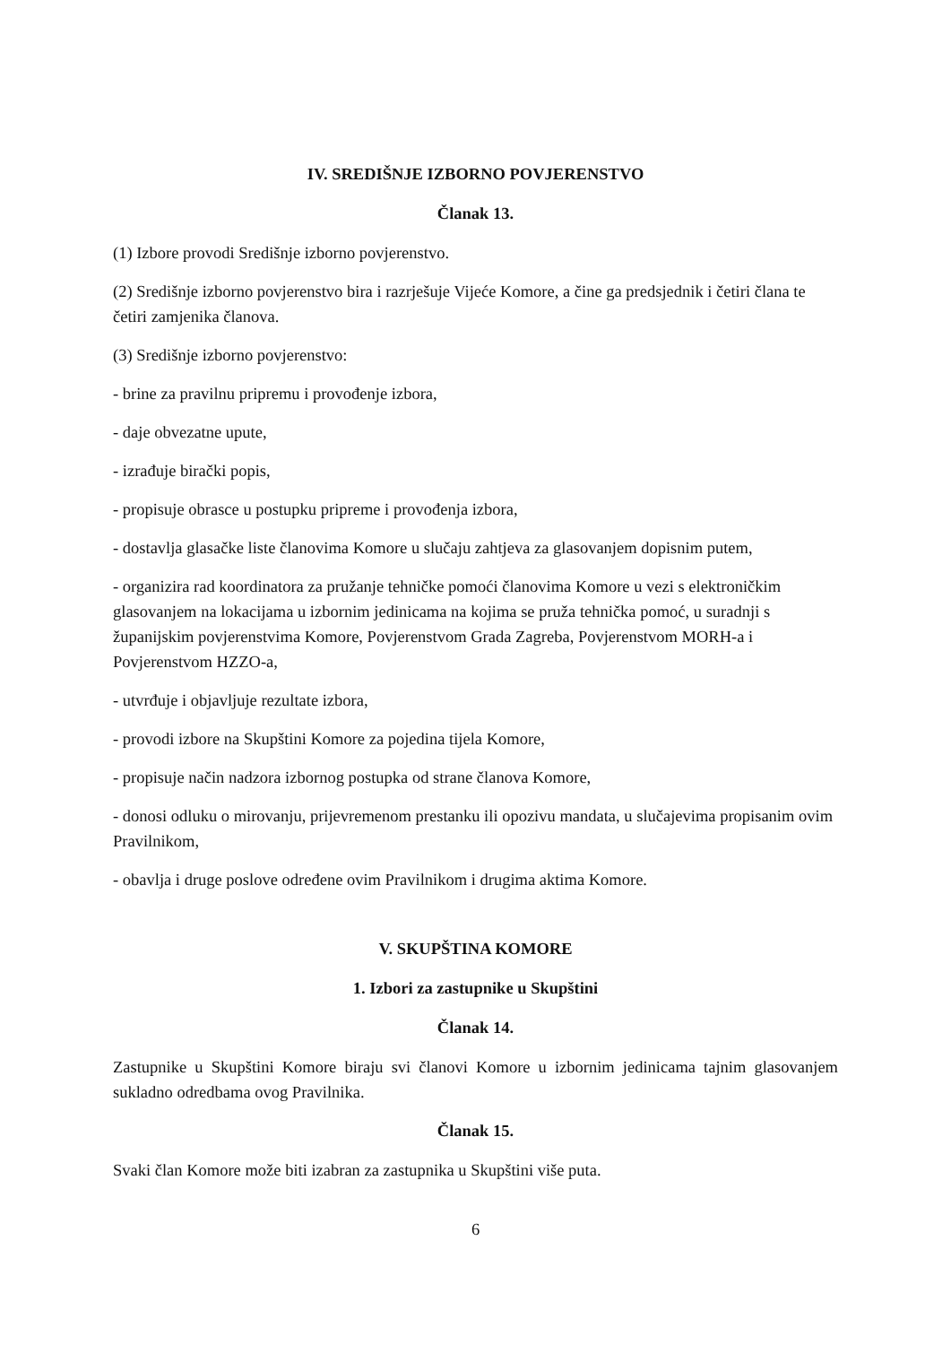IV. SREDIŠNJE IZBORNO POVJERENSTVO
Članak 13.
(1) Izbore provodi Središnje izborno povjerenstvo.
(2) Središnje izborno povjerenstvo bira i razrješuje Vijeće Komore, a čine ga predsjednik i četiri člana te četiri zamjenika članova.
(3) Središnje izborno povjerenstvo:
- brine za pravilnu pripremu i provođenje izbora,
- daje obvezatne upute,
- izrađuje birački popis,
- propisuje obrasce u postupku pripreme i provođenja izbora,
- dostavlja glasačke liste članovima Komore u slučaju zahtjeva za glasovanjem dopisnim putem,
- organizira rad koordinatora za pružanje tehničke pomoći članovima Komore u vezi s elektroničkim glasovanjem na lokacijama u izbornim jedinicama na kojima se pruža tehnička pomoć, u suradnji s županijskim povjerenstvima Komore, Povjerenstvom Grada Zagreba, Povjerenstvom MORH-a i Povjerenstvom HZZO-a,
- utvrđuje i objavljuje rezultate izbora,
- provodi izbore na Skupštini Komore za pojedina tijela Komore,
- propisuje način nadzora izbornog postupka od strane članova Komore,
- donosi odluku o mirovanju, prijevremenom prestanku ili opozivu mandata, u slučajevima propisanim ovim Pravilnikom,
- obavlja i druge poslove određene ovim Pravilnikom i drugima aktima Komore.
V. SKUPŠTINA KOMORE
1. Izbori za zastupnike u Skupštini
Članak 14.
Zastupnike u Skupštini Komore biraju svi članovi Komore u izbornim jedinicama tajnim glasovanjem sukladno odredbama ovog Pravilnika.
Članak 15.
Svaki član Komore može biti izabran za zastupnika u Skupštini više puta.
6